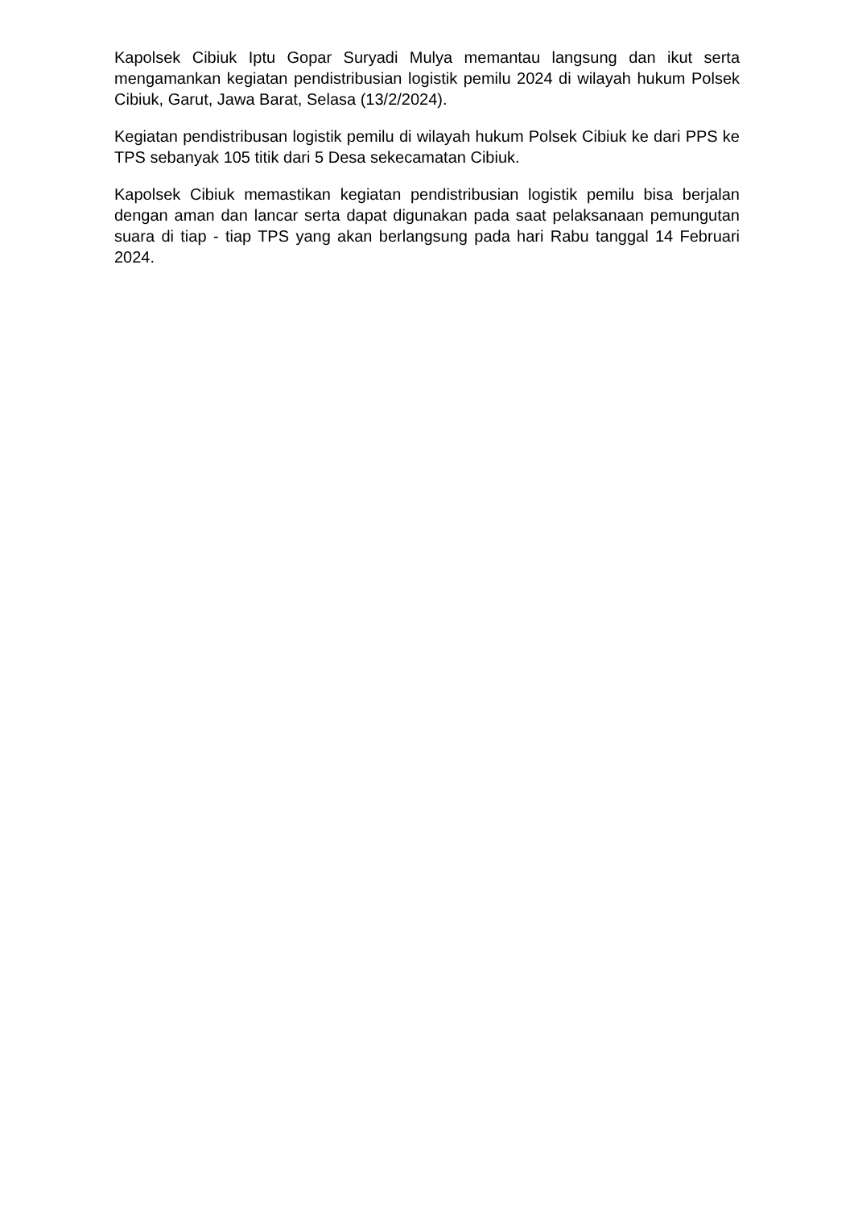Kapolsek Cibiuk Iptu Gopar Suryadi Mulya memantau langsung dan ikut serta mengamankan kegiatan pendistribusian logistik pemilu 2024 di wilayah hukum Polsek Cibiuk, Garut, Jawa Barat, Selasa (13/2/2024).
Kegiatan pendistribusan logistik pemilu di wilayah hukum Polsek Cibiuk ke dari PPS ke TPS sebanyak 105 titik dari 5 Desa sekecamatan Cibiuk.
Kapolsek Cibiuk memastikan kegiatan pendistribusian logistik pemilu bisa berjalan dengan aman dan lancar serta dapat digunakan pada saat pelaksanaan pemungutan suara di tiap - tiap TPS yang akan berlangsung pada hari Rabu tanggal 14 Februari 2024.